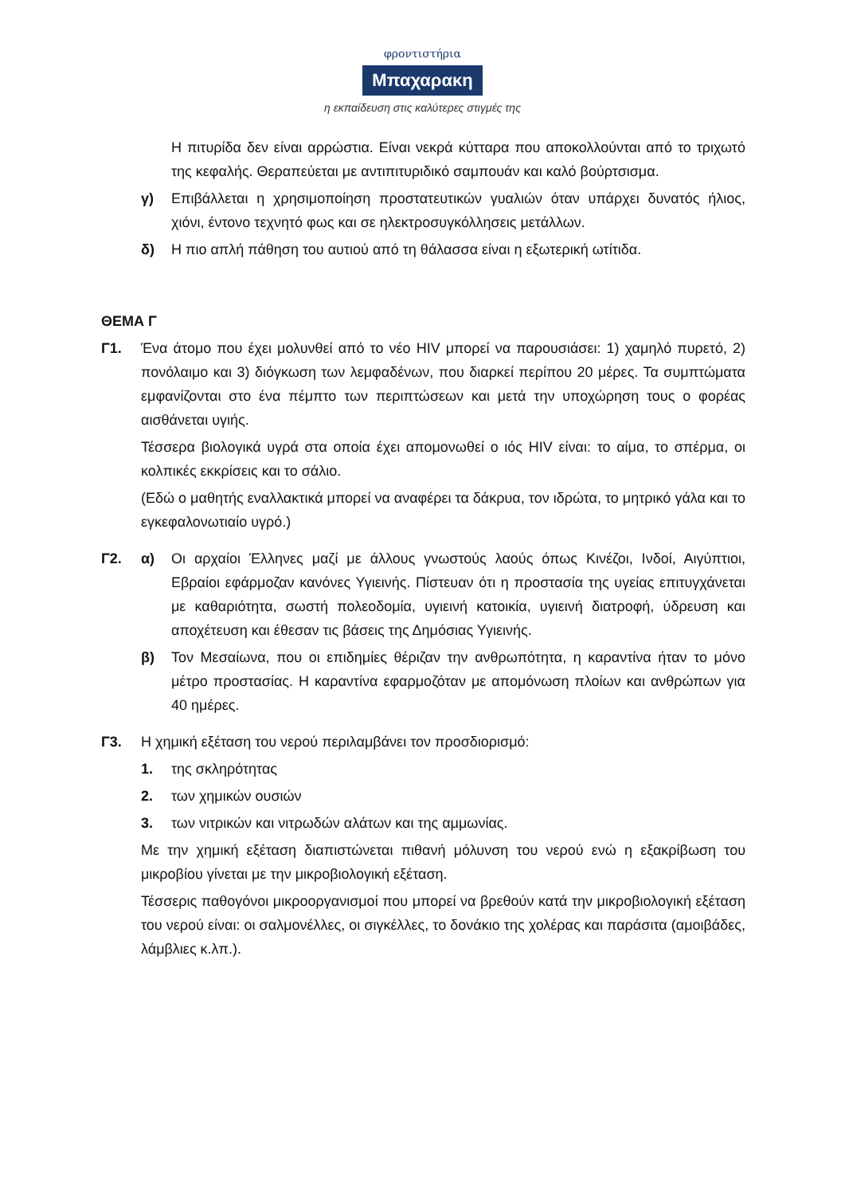φροντιστήρια
Μπαχαρακη
η εκπαίδευση στις καλύτερες στιγμές της
Η πιτυρίδα δεν είναι αρρώστια. Είναι νεκρά κύτταρα που αποκολλούνται από το τριχωτό της κεφαλής. Θεραπεύεται με αντιπιτυριδικό σαμπουάν και καλό βούρτσισμα.
γ) Επιβάλλεται η χρησιμοποίηση προστατευτικών γυαλιών όταν υπάρχει δυνατός ήλιος, χιόνι, έντονο τεχνητό φως και σε ηλεκτροσυγκόλλησεις μετάλλων.
δ) Η πιο απλή πάθηση του αυτιού από τη θάλασσα είναι η εξωτερική ωτίτιδα.
ΘΕΜΑ Γ
Γ1. Ένα άτομο που έχει μολυνθεί από το νέο HIV μπορεί να παρουσιάσει: 1) χαμηλό πυρετό, 2) πονόλαιμο και 3) διόγκωση των λεμφαδένων, που διαρκεί περίπου 20 μέρες. Τα συμπτώματα εμφανίζονται στο ένα πέμπτο των περιπτώσεων και μετά την υποχώρηση τους ο φορέας αισθάνεται υγιής.
Τέσσερα βιολογικά υγρά στα οποία έχει απομονωθεί ο ιός HIV είναι: το αίμα, το σπέρμα, οι κολπικές εκκρίσεις και το σάλιο.
(Εδώ ο μαθητής εναλλακτικά μπορεί να αναφέρει τα δάκρυα, τον ιδρώτα, το μητρικό γάλα και το εγκεφαλονωτιαίο υγρό.)
Γ2. α) Οι αρχαίοι Έλληνες μαζί με άλλους γνωστούς λαούς όπως Κινέζοι, Ινδοί, Αιγύπτιοι, Εβραίοι εφάρμοζαν κανόνες Υγιεινής. Πίστευαν ότι η προστασία της υγείας επιτυγχάνεται με καθαριότητα, σωστή πολεοδομία, υγιεινή κατοικία, υγιεινή διατροφή, ύδρευση και αποχέτευση και έθεσαν τις βάσεις της Δημόσιας Υγιεινής.
β) Τον Μεσαίωνα, που οι επιδημίες θέριζαν την ανθρωπότητα, η καραντίνα ήταν το μόνο μέτρο προστασίας. Η καραντίνα εφαρμοζόταν με απομόνωση πλοίων και ανθρώπων για 40 ημέρες.
Γ3. Η χημική εξέταση του νερού περιλαμβάνει τον προσδιορισμό:
1. της σκληρότητας
2. των χημικών ουσιών
3. των νιτρικών και νιτρωδών αλάτων και της αμμωνίας.
Με την χημική εξέταση διαπιστώνεται πιθανή μόλυνση του νερού ενώ η εξακρίβωση του μικροβίου γίνεται με την μικροβιολογική εξέταση.
Τέσσερις παθογόνοι μικροοργανισμοί που μπορεί να βρεθούν κατά την μικροβιολογική εξέταση του νερού είναι: οι σαλμονέλλες, οι σιγκέλλες, το δονάκιο της χολέρας και παράσιτα (αμοιβάδες, λάμβλιες κ.λπ.).